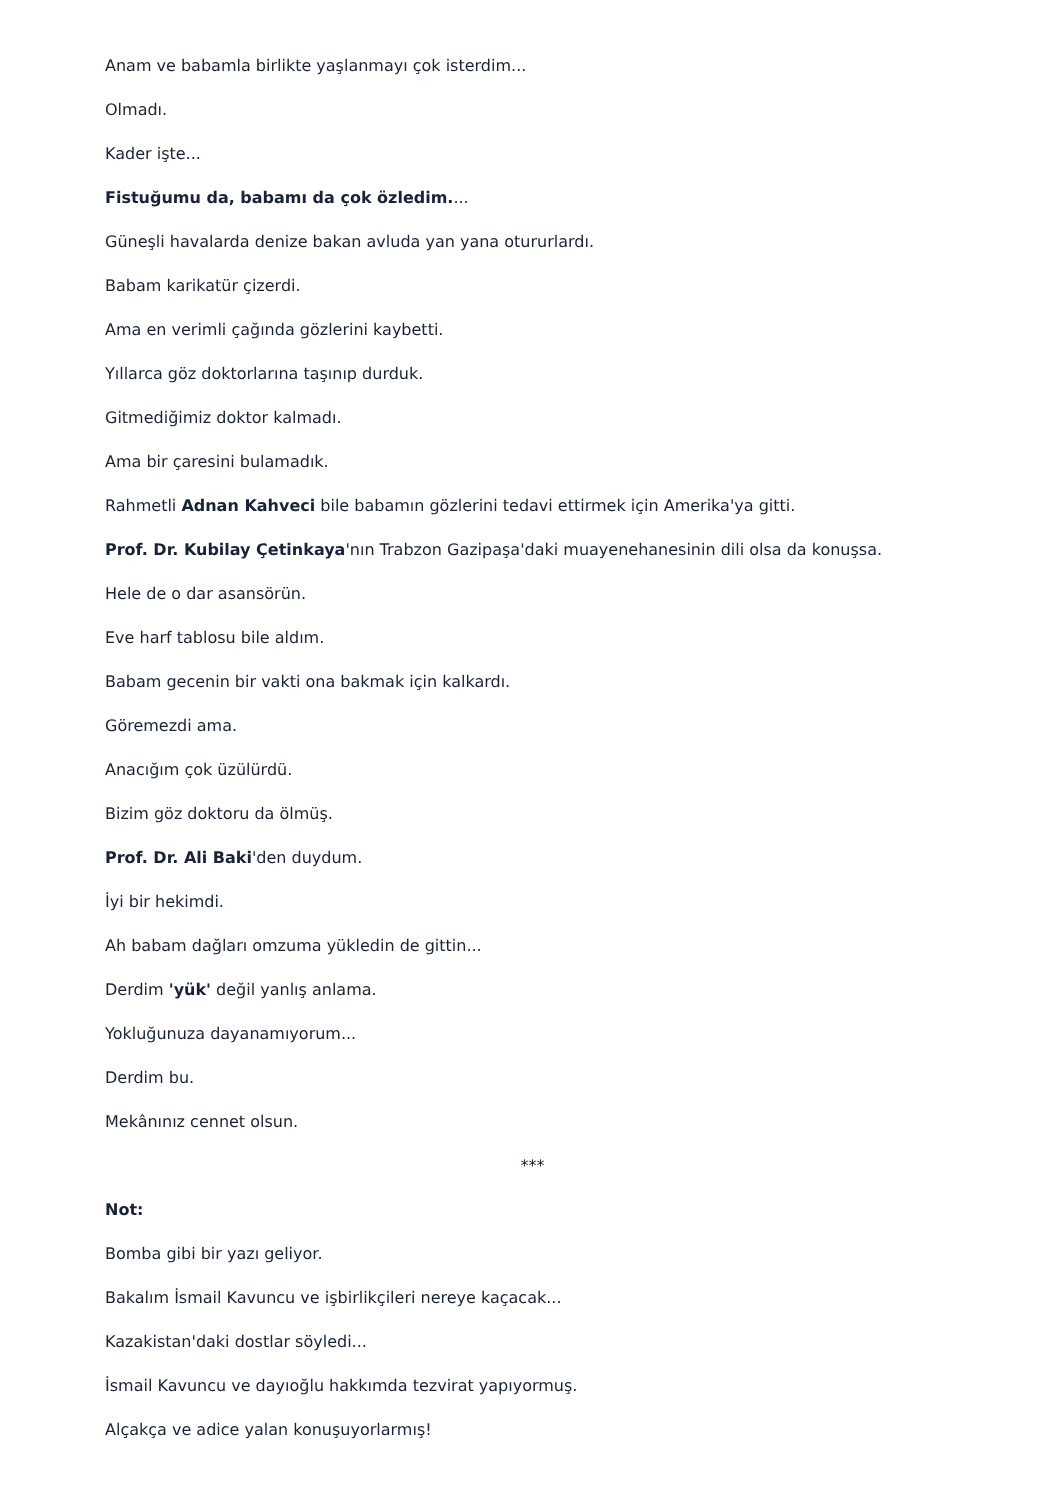Anam ve babamla birlikte yaşlanmayı çok isterdim...
Olmadı.
Kader işte...
Fistuğumu da, babamı da çok özledim....
Güneşli havalarda denize bakan avluda yan yana otururlardı.
Babam karikatür çizerdi.
Ama en verimli çağında gözlerini kaybetti.
Yıllarca göz doktorlarına taşınıp durduk.
Gitmediğimiz doktor kalmadı.
Ama bir çaresini bulamadık.
Rahmetli Adnan Kahveci bile babamın gözlerini tedavi ettirmek için Amerika'ya gitti.
Prof. Dr. Kubilay Çetinkaya'nın Trabzon Gazipaşa'daki muayenehanesinin dili olsa da konuşsa.
Hele de o dar asansörün.
Eve harf tablosu bile aldım.
Babam gecenin bir vakti ona bakmak için kalkardı.
Göremezdi ama.
Anacığım çok üzülürdü.
Bizim göz doktoru da ölmüş.
Prof. Dr. Ali Baki'den duydum.
İyi bir hekimdi.
Ah babam dağları omzuma yükledin de gittin...
Derdim 'yük' değil yanlış anlama.
Yokluğunuza dayanamıyorum...
Derdim bu.
Mekânınız cennet olsun.
***
Not:
Bomba gibi bir yazı geliyor.
Bakalım İsmail Kavuncu ve işbirlikçileri nereye kaçacak...
Kazakistan'daki dostlar söyledi...
İsmail Kavuncu ve dayıoğlu hakkımda tezvirat yapıyormuş.
Alçakça ve adice yalan konuşuyorlarmış!